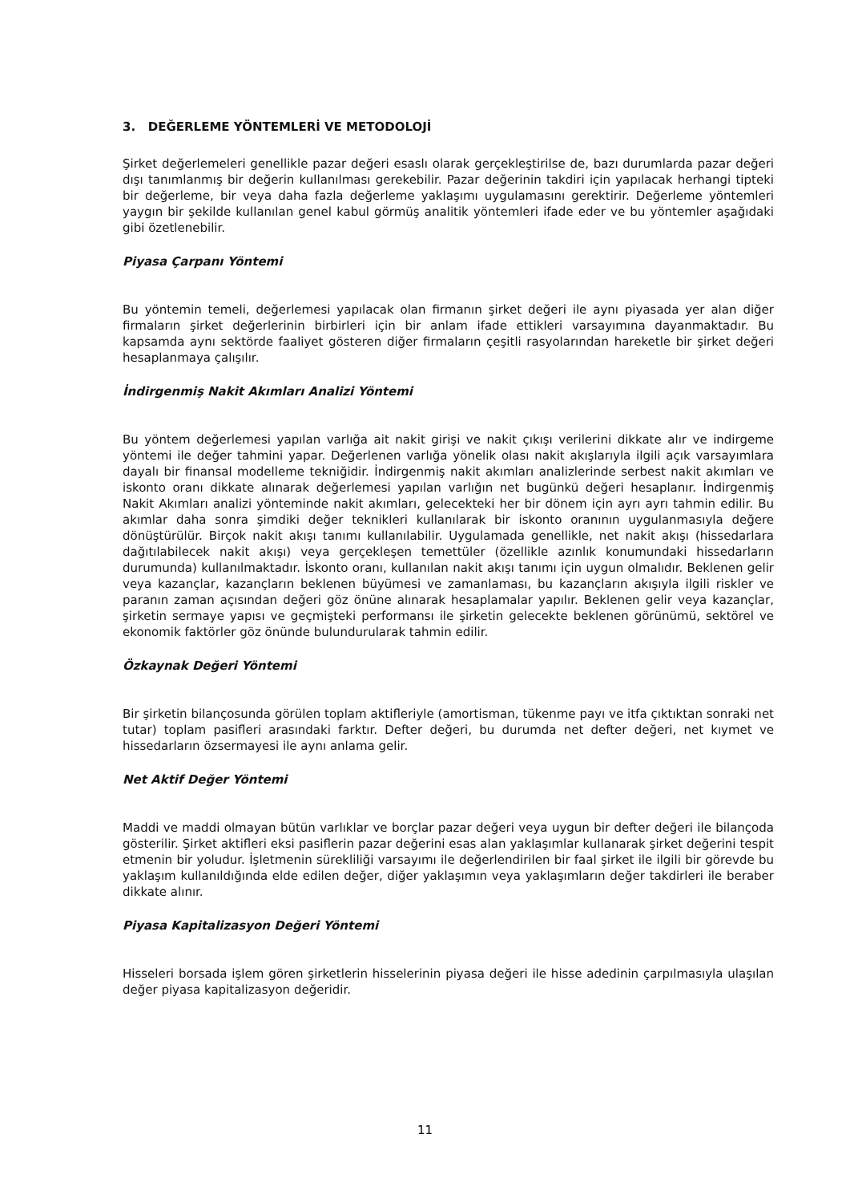3. DEĞERLEME YÖNTEMLERİ VE METODOLOJİ
Şirket değerlemeleri genellikle pazar değeri esaslı olarak gerçekleştirilse de, bazı durumlarda pazar değeri dışı tanımlanmış bir değerin kullanılması gerekebilir. Pazar değerinin takdiri için yapılacak herhangi tipteki bir değerleme, bir veya daha fazla değerleme yaklaşımı uygulamasını gerektirir. Değerleme yöntemleri yaygın bir şekilde kullanılan genel kabul görmüş analitik yöntemleri ifade eder ve bu yöntemler aşağıdaki gibi özetlenebilir.
Piyasa Çarpanı Yöntemi
Bu yöntemin temeli, değerlemesi yapılacak olan firmanın şirket değeri ile aynı piyasada yer alan diğer firmaların şirket değerlerinin birbirleri için bir anlam ifade ettikleri varsayımına dayanmaktadır. Bu kapsamda aynı sektörde faaliyet gösteren diğer firmaların çeşitli rasyolarından hareketle bir şirket değeri hesaplanmaya çalışılır.
İndirgenmiş Nakit Akımları Analizi Yöntemi
Bu yöntem değerlemesi yapılan varlığa ait nakit girişi ve nakit çıkışı verilerini dikkate alır ve indirgeme yöntemi ile değer tahmini yapar. Değerlenen varlığa yönelik olası nakit akışlarıyla ilgili açık varsayımlara dayalı bir finansal modelleme tekniğidir. İndirgenmiş nakit akımları analizlerinde serbest nakit akımları ve iskonto oranı dikkate alınarak değerlemesi yapılan varlığın net bugünkü değeri hesaplanır. İndirgenmiş Nakit Akımları analizi yönteminde nakit akımları, gelecekteki her bir dönem için ayrı ayrı tahmin edilir. Bu akımlar daha sonra şimdiki değer teknikleri kullanılarak bir iskonto oranının uygulanmasıyla değere dönüştürülür. Birçok nakit akışı tanımı kullanılabilir. Uygulamada genellikle, net nakit akışı (hissedarlara dağıtılabilecek nakit akışı) veya gerçekleşen temettüler (özellikle azınlık konumundaki hissedarların durumunda) kullanılmaktadır. İskonto oranı, kullanılan nakit akışı tanımı için uygun olmalıdır. Beklenen gelir veya kazançlar, kazançların beklenen büyümesi ve zamanlaması, bu kazançların akışıyla ilgili riskler ve paranın zaman açısından değeri göz önüne alınarak hesaplamalar yapılır. Beklenen gelir veya kazançlar, şirketin sermaye yapısı ve geçmişteki performansı ile şirketin gelecekte beklenen görünümü, sektörel ve ekonomik faktörler göz önünde bulundurularak tahmin edilir.
Özkaynak Değeri Yöntemi
Bir şirketin bilançosunda görülen toplam aktifleriyle (amortisman, tükenme payı ve itfa çıktıktan sonraki net tutar) toplam pasifleri arasındaki farktır. Defter değeri, bu durumda net defter değeri, net kıymet ve hissedarların özsermayesi ile aynı anlama gelir.
Net Aktif Değer Yöntemi
Maddi ve maddi olmayan bütün varlıklar ve borçlar pazar değeri veya uygun bir defter değeri ile bilançoda gösterilir. Şirket aktifleri eksi pasiflerin pazar değerini esas alan yaklaşımlar kullanarak şirket değerini tespit etmenin bir yoludur. İşletmenin sürekliliği varsayımı ile değerlendirilen bir faal şirket ile ilgili bir görevde bu yaklaşım kullanıldığında elde edilen değer, diğer yaklaşımın veya yaklaşımların değer takdirleri ile beraber dikkate alınır.
Piyasa Kapitalizasyon Değeri Yöntemi
Hisseleri borsada işlem gören şirketlerin hisselerinin piyasa değeri ile hisse adedinin çarpılmasıyla ulaşılan değer piyasa kapitalizasyon değeridir.
11